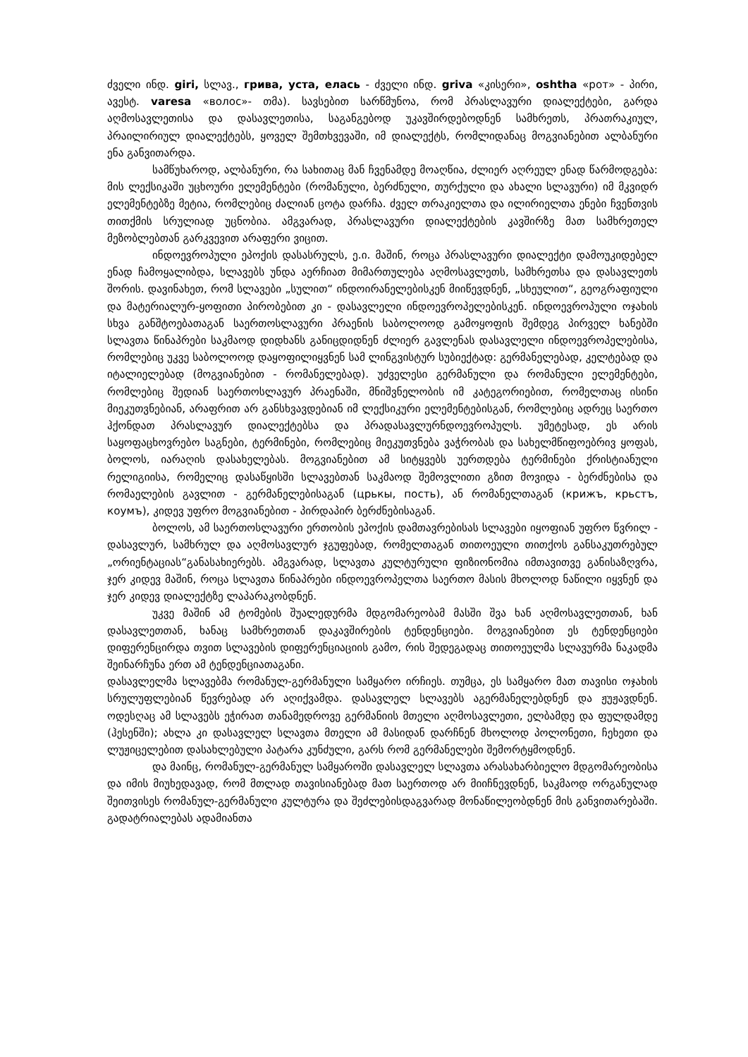ძველი ინდ. giri, სლავ., грива, уста, елась - ძველი ინდ. griva «კისერი», oshtha «рот» - პირი, ავესტ. varesa «волос»- თმა). სავსებით სარწმუნოა, რომ პრასლავური დიალექტები, გარდა აღმოსავლეთისა და დასავლეთისა, საგანგებოდ უკავშირდებოდნენ სამხრეთს, პრათრაკიულ, პრაილირიულ დიალექტებს, ყოველ შემთხვევაში, იმ დიალექტს, რომლიდანაც მოგვიანებით ალბანური ენა განვითარდა.
სამწუხაროდ, ალბანური, რა სახითაც მან ჩვენამდე მოაღწია, ძლიერ აღრეულ ენად წარმოდგება: მის ლექსიკაში უცხოური ელემენტები (რომანული, ბერძნული, თურქული და ახალი სლავური) იმ მკვიდრ ელემენტებზე მეტია, რომლებიც ძალიან ცოტა დარჩა. ძველ თრაკიელთა და ილირიელთა ენები ჩვენთვის თითქმის სრულიად უცნობია. ამგვარად, პრასლავური დიალექტების კავშირზე მათ სამხრეთელ მეზობლებთან გარკვევით არაფერი ვიცით.
ინდოევროპული ეპოქის დასასრულს, ე.ი. მაშინ, როცა პრასლავური დიალექტი დამოუკიდებელ ენად ჩამოყალიბდა, სლავებს უნდა აერჩიათ მიმართულება აღმოსავლეთს, სამხრეთსა და დასავლეთს შორის. დავინახეთ, რომ სლავები „სულით“ ინდოირანელებისკენ მიიწევდნენ, „სხეულით“, გეოგრაფიული და მატერიალურ-ყოფითი პირობებით კი - დასავლელი ინდოევროპელებისკენ. ინდოევროპული ოჯახის სხვა განშტოებათაგან საერთოსლავური პრაენის საბოლოოდ გამოყოფის შემდეგ პირველ ხანებში სლავთა წინაპრები საკმაოდ დიდხანს განიცდიდნენ ძლიერ გავლენას დასავლელი ინდოევროპელებისა, რომლებიც უკვე საბოლოოდ დაყოფილიყვნენ სამ ლინგვისტურ სუბიექტად: გერმანელებად, კელტებად და იტალიელებად (მოგვიანებით - რომანელებად). უძველესი გერმანული და რომანული ელემენტები, რომლებიც შედიან საერთოსლავურ პრაენაში, მნიშვნელობის იმ კატეგორიებით, რომელთაც ისინი მიეკუთვნებიან, არაფრით არ განსხვავდებიან იმ ლექსიკური ელემენტებისგან, რომლებიც ადრეც საერთო ჰქონდათ პრასლავურ დიალექტებსა და პრადასავლურნდოევროპულს. უმეტესად, ეს არის საყოფაცხოვრებო საგნები, ტერმინები, რომლებიც მიეკუთვნება ვაჭრობას და სახელმწიფოებრივ ყოფას, ბოლოს, იარაღის დასახელებას. მოგვიანებით ამ სიტყვებს უერთდება ტერმინები ქრისტიანული რელიგიისა, რომელიც დასაწყისში სლავებთან საკმაოდ შემოვლითი გზით მოვიდა - ბერძნებისა და რომაელების გავლით - გერმანელებისაგან (црькы, пость), ან რომანელთაგან (крижъ, крьстъ, коумъ), კიდევ უფრო მოგვიანებით - პირდაპირ ბერძნებისაგან.
ბოლოს, ამ საერთოსლავური ერთობის ეპოქის დამთავრებისას სლავები იყოფიან უფრო წვრილ - დასავლურ, სამხრულ და აღმოსავლურ ჯგუფებად, რომელთაგან თითოეული თითქოს განსაკუთრებულ „ორიენტაციას“განასახიერებს. ამგვარად, სლავთა კულტურული ფიზიონომია იმთავითვე განისაზღვრა, ჯერ კიდევ მაშინ, როცა სლავთა წინაპრები ინდოევროპელთა საერთო მასის მხოლოდ ნაწილი იყვნენ და ჯერ კიდევ დიალექტზე ლაპარაკობდნენ.
უკვე მაშინ ამ ტომების შუალედურმა მდგომარეობამ მასში შვა ხან აღმოსავლეთთან, ხან დასავლეთთან, ხანაც სამხრეთთან დაკავშირების ტენდენციები. მოგვიანებით ეს ტენდენციები დიფერენცირდა თვით სლავების დიფერენციაციის გამო, რის შედეგადაც თითოეულმა სლავურმა ნაკადმა შეინარჩუნა ერთ ამ ტენდენციათაგანი.
დასავლელმა სლავებმა რომანულ-გერმანული სამყარო ირჩიეს. თუმცა, ეს სამყარო მათ თავისი ოჯახის სრულუფლებიან წევრებად არ აღიქვამდა. დასავლელ სლავებს აგერმანელებდნენ და ჟუჟავდნენ. ოდესღაც ამ სლავებს ეჭირათ თანამედროვე გერმანიის მთელი აღმოსავლეთი, ელბამდე და ფულდამდე (ჰესენში); ახლა კი დასავლელ სლავთა მთელი ამ მასიდან დარჩნენ მხოლოდ პოლონეთი, ჩეხეთი და ლუჟიცელებით დასახლებული პატარა კუნძული, გარს რომ გერმანელები შემორტყმოდნენ.
და მაინც, რომანულ-გერმანულ სამყაროში დასავლელ სლავთა არასახარბიელო მდგომარეობისა და იმის მიუხედავად, რომ მთლად თავისიანებად მათ საერთოდ არ მიიჩნევდნენ, საკმაოდ ორგანულად შეითვისეს რომანულ-გერმანული კულტურა და შეძლებისდაგვარად მონაწილეობდნენ მის განვითარებაში. გადატრიალებას ადამიანთა